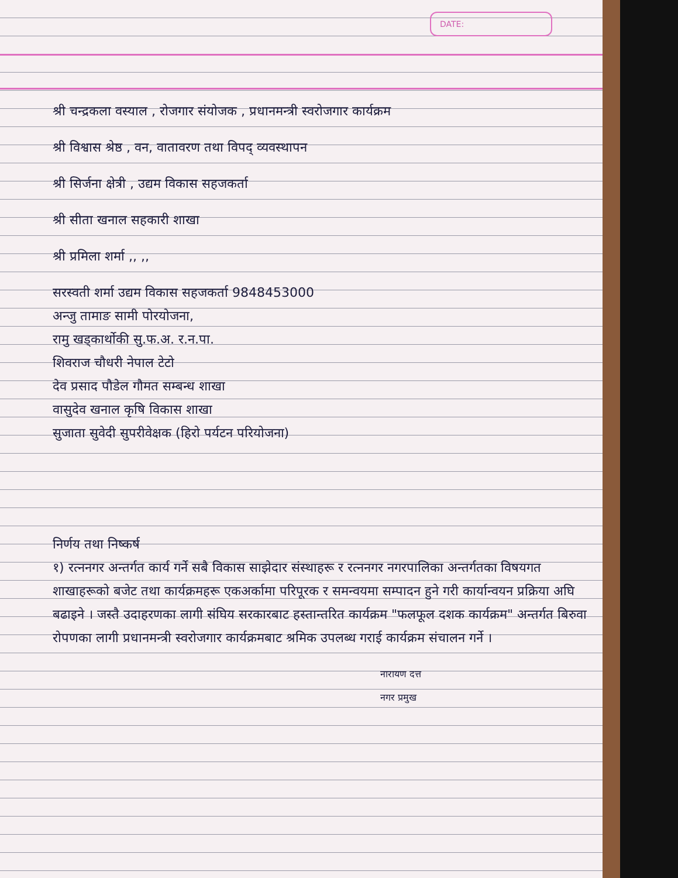DATE:
श्री चन्द्रकला वस्याल , रोजगार संयोजक , प्रधानमन्त्री स्वरोजगार कार्यक्रम
श्री विश्वास श्रेष्ठ , वन, वातावरण तथा विपद् व्यवस्थापन
श्री सिर्जना क्षेत्री , उद्यम विकास सहजकर्ता
श्री सीता खनाल सहकारी शाखा
श्री प्रमिला शर्मा ,, ,,
सरस्वती शर्मा उद्यम विकास सहजकर्ता 9848453000
अन्जु तामाङ सामी पोरयोजना,
रामु खड्कार्थोकी सु.फ.अ. र.न.पा.
शिवराज चौधरी नेपाल टेटो
देव प्रसाद पौडेल गौमत सम्बन्ध शाखा
वासुदेव खनाल कृषि विकास शाखा
सुजाता सुवेदी सुपरीवेक्षक (हिरो पर्यटन परियोजना)
निर्णय तथा निष्कर्ष
१) रत्ननगर अन्तर्गत कार्य गर्ने सबै विकास साझेदार संस्थाहरू र रत्ननगर नगरपालिका अन्तर्गतका विषयगत शाखाहरूको बजेट तथा कार्यक्रमहरू एकअर्कामा परिपूरक र समन्वयमा सम्पादन हुने गरी कार्यान्वयन प्रक्रिया अघि बढाइने । जस्तै उदाहरणका लागी संघिय सरकारबाट हस्तान्तरित कार्यक्रम "फलफूल दशक कार्यक्रम" अन्तर्गत बिरुवा रोपणका लागी प्रधानमन्त्री स्वरोजगार कार्यक्रमबाट श्रमिक उपलब्ध गराई कार्यक्रम संचालन गर्ने ।
नारायण दत्त
नगर प्रमुख